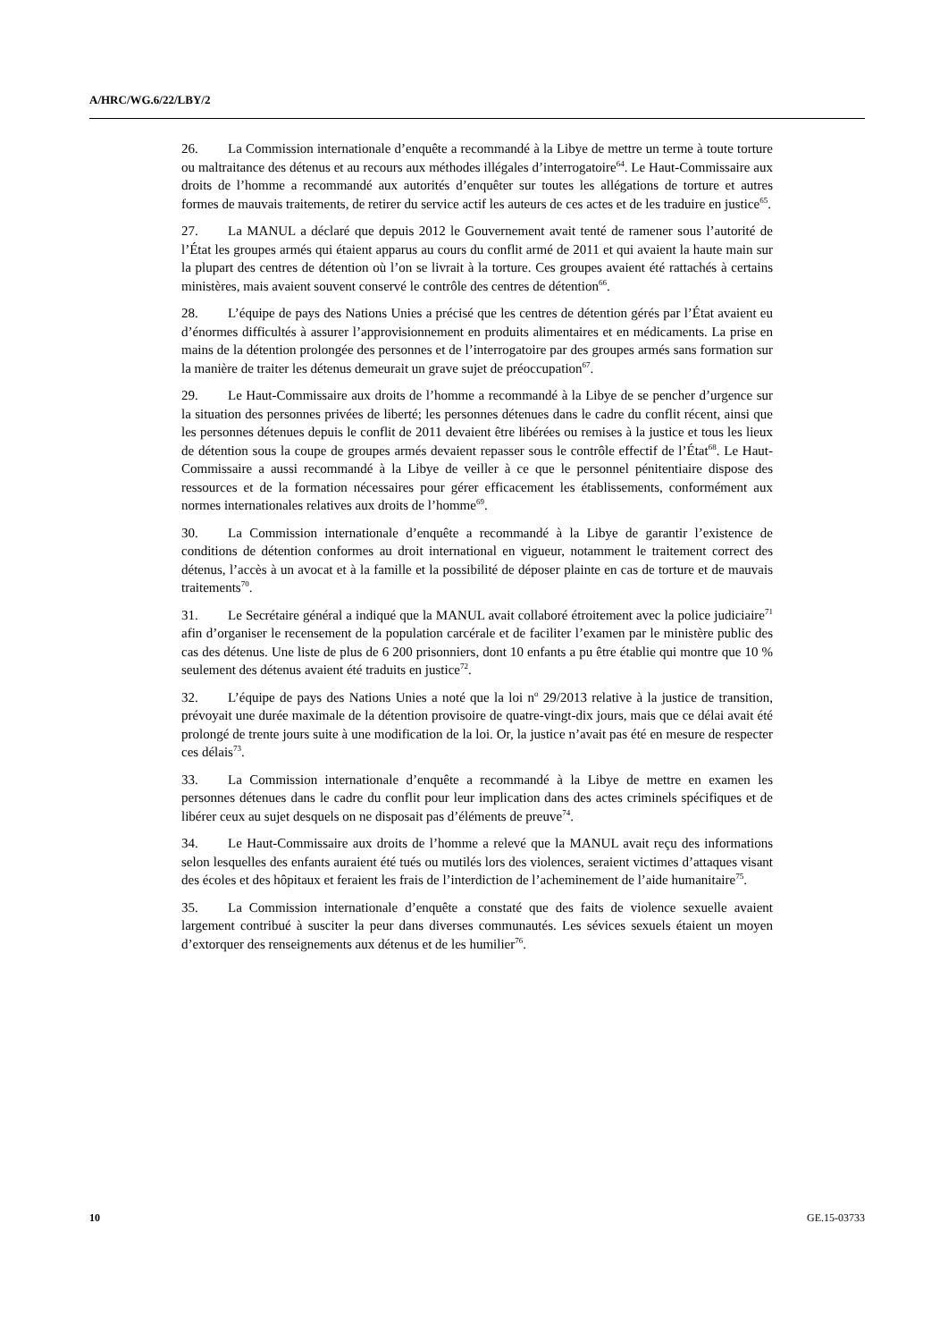A/HRC/WG.6/22/LBY/2
26. La Commission internationale d’enquête a recommandé à la Libye de mettre un terme à toute torture ou maltraitance des détenus et au recours aux méthodes illégales d’interrogatoire<sup>64</sup>. Le Haut-Commissaire aux droits de l’homme a recommandé aux autorités d’enquêter sur toutes les allégations de torture et autres formes de mauvais traitements, de retirer du service actif les auteurs de ces actes et de les traduire en justice<sup>65</sup>.
27. La MANUL a déclaré que depuis 2012 le Gouvernement avait tenté de ramener sous l’autorité de l’État les groupes armés qui étaient apparus au cours du conflit armé de 2011 et qui avaient la haute main sur la plupart des centres de détention où l’on se livrait à la torture. Ces groupes avaient été rattachés à certains ministères, mais avaient souvent conservé le contrôle des centres de détention<sup>66</sup>.
28. L’équipe de pays des Nations Unies a précisé que les centres de détention gérés par l’État avaient eu d’énormes difficultés à assurer l’approvisionnement en produits alimentaires et en médicaments. La prise en mains de la détention prolongée des personnes et de l’interrogatoire par des groupes armés sans formation sur la manière de traiter les détenus demeurait un grave sujet de préoccupation<sup>67</sup>.
29. Le Haut-Commissaire aux droits de l’homme a recommandé à la Libye de se pencher d’urgence sur la situation des personnes privées de liberté; les personnes détenues dans le cadre du conflit récent, ainsi que les personnes détenues depuis le conflit de 2011 devaient être libérées ou remises à la justice et tous les lieux de détention sous la coupe de groupes armés devaient repasser sous le contrôle effectif de l’État<sup>68</sup>. Le Haut-Commissaire a aussi recommandé à la Libye de veiller à ce que le personnel pénitentiaire dispose des ressources et de la formation nécessaires pour gérer efficacement les établissements, conformément aux normes internationales relatives aux droits de l’homme<sup>69</sup>.
30. La Commission internationale d’enquête a recommandé à la Libye de garantir l’existence de conditions de détention conformes au droit international en vigueur, notamment le traitement correct des détenus, l’accès à un avocat et à la famille et la possibilité de déposer plainte en cas de torture et de mauvais traitements<sup>70</sup>.
31. Le Secrétaire général a indiqué que la MANUL avait collaboré étroitement avec la police judiciaire<sup>71</sup> afin d’organiser le recensement de la population carcérale et de faciliter l’examen par le ministère public des cas des détenus. Une liste de plus de 6 200 prisonniers, dont 10 enfants a pu être établie qui montre que 10 % seulement des détenus avaient été traduits en justice<sup>72</sup>.
32. L’équipe de pays des Nations Unies a noté que la loi n<sup>o</sup> 29/2013 relative à la justice de transition, prévoyait une durée maximale de la détention provisoire de quatre-vingt-dix jours, mais que ce délai avait été prolongé de trente jours suite à une modification de la loi. Or, la justice n’avait pas été en mesure de respecter ces délais<sup>73</sup>.
33. La Commission internationale d’enquête a recommandé à la Libye de mettre en examen les personnes détenues dans le cadre du conflit pour leur implication dans des actes criminels spécifiques et de libérer ceux au sujet desquels on ne disposait pas d’éléments de preuve<sup>74</sup>.
34. Le Haut-Commissaire aux droits de l’homme a relevé que la MANUL avait reçu des informations selon lesquelles des enfants auraient été tués ou mutilés lors des violences, seraient victimes d’attaques visant des écoles et des hôpitaux et feraient les frais de l’interdiction de l’acheminement de l’aide humanitaire<sup>75</sup>.
35. La Commission internationale d’enquête a constaté que des faits de violence sexuelle avaient largement contribué à susciter la peur dans diverses communautés. Les sévices sexuels étaient un moyen d’extorquer des renseignements aux détenus et de les humilier<sup>76</sup>.
10 GE.15-03733